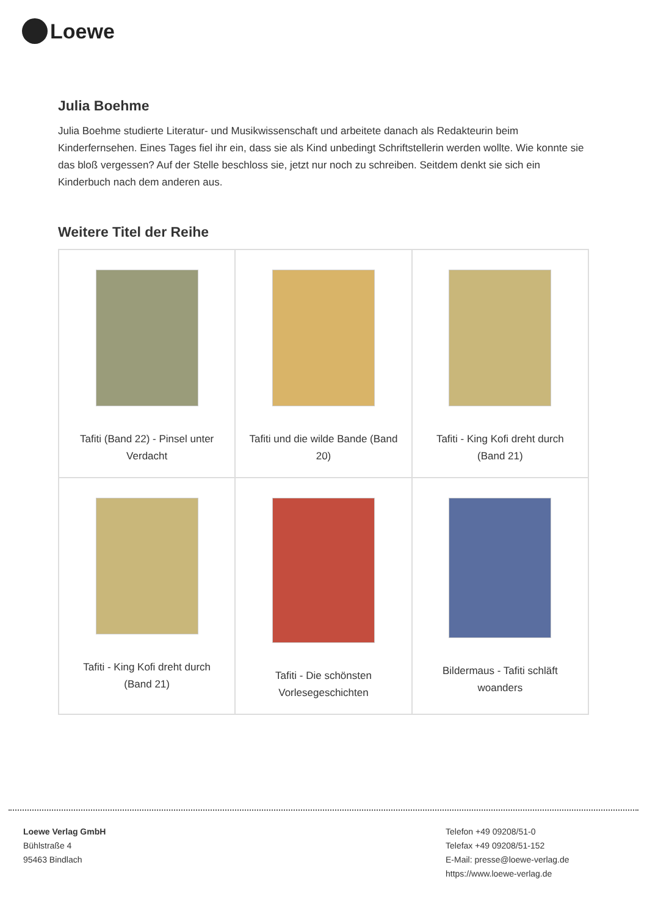Loewe
Julia Boehme
Julia Boehme studierte Literatur- und Musikwissenschaft und arbeitete danach als Redakteurin beim Kinderfernsehen. Eines Tages fiel ihr ein, dass sie als Kind unbedingt Schriftstellerin werden wollte. Wie konnte sie das bloß vergessen? Auf der Stelle beschloss sie, jetzt nur noch zu schreiben. Seitdem denkt sie sich ein Kinderbuch nach dem anderen aus.
Weitere Titel der Reihe
| Tafiti (Band 22) - Pinsel unter Verdacht | Tafiti und die wilde Bande (Band 20) | Tafiti - King Kofi dreht durch (Band 21) |
| Tafiti - King Kofi dreht durch (Band 21) | Tafiti - Die schönsten Vorlesegeschichten | Bildermaus - Tafiti schläft woanders |
Loewe Verlag GmbH
Bühlstraße 4
95463 Bindlach
Telefon +49 09208/51-0
Telefax +49 09208/51-152
E-Mail: presse@loewe-verlag.de
https://www.loewe-verlag.de